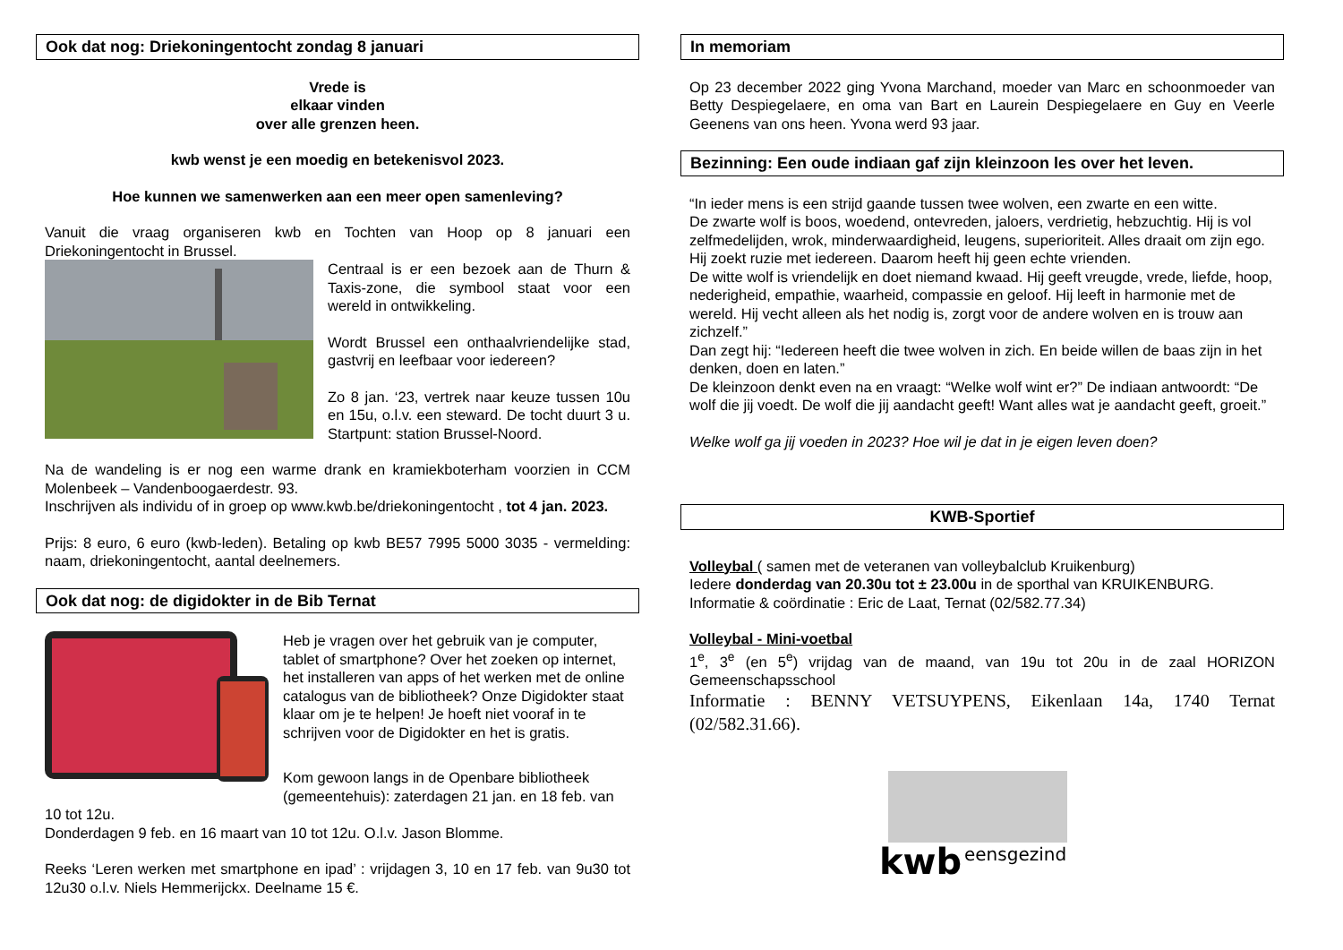Ook dat nog: Driekoningentocht zondag 8 januari
Vrede is
elkaar vinden
over alle grenzen heen.
kwb wenst je een moedig en betekenisvol 2023.
Hoe kunnen we samenwerken aan een meer open samenleving?
Vanuit die vraag organiseren kwb en Tochten van Hoop op 8 januari een Driekoningentocht in Brussel.
Centraal is er een bezoek aan de Thurn & Taxis-zone, die symbool staat voor een wereld in ontwikkeling.
Wordt Brussel een onthaalvriendelijke stad, gastvrij en leefbaar voor iedereen?
Zo 8 jan. ‘23, vertrek naar keuze tussen 10u en 15u, o.l.v. een steward. De tocht duurt 3 u. Startpunt: station Brussel-Noord.
Na de wandeling is er nog een warme drank en kramiekboterham voorzien in CCM Molenbeek – Vandenboogaerdestr. 93.
Inschrijven als individu of in groep op www.kwb.be/driekoningentocht , tot 4 jan. 2023.
Prijs: 8 euro, 6 euro (kwb-leden). Betaling op kwb BE57 7995 5000 3035 - vermelding: naam, driekoningentocht, aantal deelnemers.
Ook dat nog: de digidokter in de Bib Ternat
Heb je vragen over het gebruik van je computer, tablet of smartphone? Over het zoeken op internet, het installeren van apps of het werken met de online catalogus van de bibliotheek? Onze Digidokter staat klaar om je te helpen! Je hoeft niet vooraf in te schrijven voor de Digidokter en het is gratis.
Kom gewoon langs in de Openbare bibliotheek (gemeentehuis): zaterdagen 21 jan. en 18 feb. van 10 tot 12u.
Donderdagen 9 feb. en 16 maart van 10 tot 12u. O.l.v. Jason Blomme.
Reeks ‘Leren werken met smartphone en ipad’ : vrijdagen 3, 10 en 17 feb. van 9u30 tot 12u30 o.l.v. Niels Hemmerijckx. Deelname 15 €.
In memoriam
Op 23 december 2022 ging Yvona Marchand, moeder van Marc en schoonmoeder van Betty Despiegelaere, en oma van Bart en Laurein Despiegelaere en Guy en Veerle Geenens van ons heen. Yvona werd 93 jaar.
Bezinning: Een oude indiaan gaf zijn kleinzoon les over het leven.
“In ieder mens is een strijd gaande tussen twee wolven, een zwarte en een witte.
De zwarte wolf is boos, woedend, ontevreden, jaloers, verdrietig, hebzuchtig. Hij is vol zelfmedelijden, wrok, minderwaardigheid, leugens, superioriteit. Alles draait om zijn ego. Hij zoekt ruzie met iedereen. Daarom heeft hij geen echte vrienden.
De witte wolf is vriendelijk en doet niemand kwaad. Hij geeft vreugde, vrede, liefde, hoop, nederigheid, empathie, waarheid, compassie en geloof. Hij leeft in harmonie met de wereld. Hij vecht alleen als het nodig is, zorgt voor de andere wolven en is trouw aan zichzelf.”
Dan zegt hij: “Iedereen heeft die twee wolven in zich. En beide willen de baas zijn in het denken, doen en laten.”
De kleinzoon denkt even na en vraagt: “Welke wolf wint er?” De indiaan antwoordt: “De wolf die jij voedt. De wolf die jij aandacht geeft! Want alles wat je aandacht geeft, groeit.”
Welke wolf ga jij voeden in 2023? Hoe wil je dat in je eigen leven doen?
KWB-Sportief
Volleybal ( samen met de veteranen van volleybalclub Kruikenburg)
Iedere donderdag van 20.30u tot ± 23.00u in de sporthal van KRUIKENBURG.
Informatie & coördinatie : Eric de Laat, Ternat (02/582.77.34)
Volleybal - Mini-voetbal
1<sup>e</sup>, 3<sup>e</sup> (en 5<sup>e</sup>) vrijdag van de maand, van 19u tot 20u in de zaal HORIZON Gemeenschapsschool
Informatie : BENNY VETSUYPENS, Eikenlaan 14a, 1740 Ternat (02/582.31.66).
kwb
eensgezind